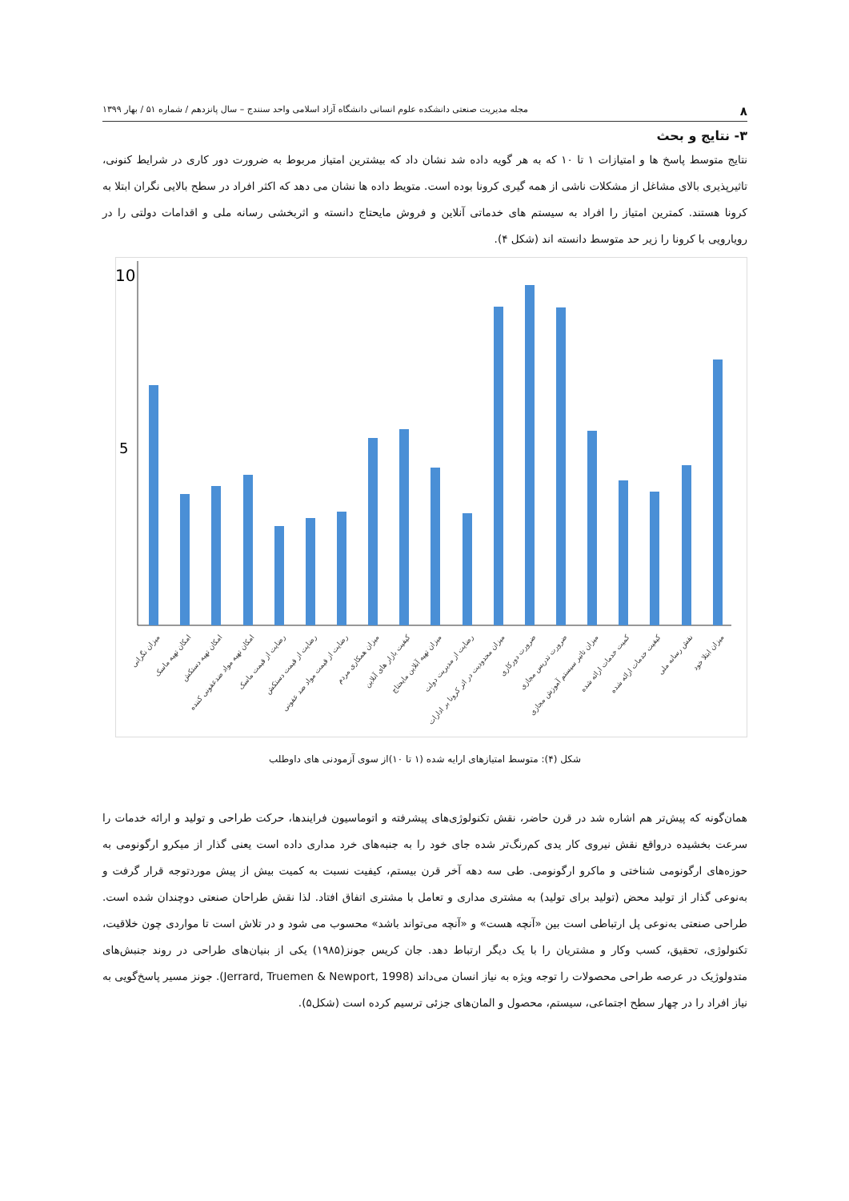۸ مجله مدیریت صنعتی دانشکده علوم انسانی دانشگاه آزاد اسلامی واحد سنندج – سال پانزدهم / شماره ۵۱ / بهار ۱۳۹۹
۳- نتایج و بحث
نتایج متوسط پاسخ ها و امتیازات ۱ تا ۱۰ که به هر گویه داده شد نشان داد که بیشترین امتیاز مربوط به ضرورت دور کاری در شرایط کنونی، تاثیرپذیری بالای مشاغل از مشکلات ناشی از همه گیری کرونا بوده است. متویط داده ها نشان می دهد که اکثر افراد در سطح بالایی نگران ابتلا به کرونا هستند. کمترین امتیاز را افراد به سیستم های خدماتی آنلاین و فروش مایحتاج دانسته و اثربخشی رسانه ملی و اقدامات دولتی را در رویارویی با کرونا را زیر حد متوسط دانسته اند (شکل ۴).
10
5
میزان نگرانی
امکان تهیه ماسک
امکان تهیه دستکش
امکان تهیه مواد ضدعفونی کننده
رضایت از قیمت ماسک
رضایت از قیمت دستکش
رضایت از قیمت مواد ضد عفونی
میزان همکاری مردم
کیفیت بازار های آنلاین
میزان تهیه آنلاین مایحتاج
رضایت از مدیریت دولت
میزان محدودیت در اثر کرونا بر ادارات
ضرورت دورکاری
ضرورت تدریس مجازی
میزان تاثیر سیستم آموزش مجازی
کمیت خدمات ارائه شده
کیفیت خدمات ارائه شده
نقش رسانه ملی
میزان ابتلا خود
شکل (۴): متوسط امتیازهای ارایه شده (۱ تا ۱۰)از سوی آزمودنی های داوطلب
همان‌گونه که پیش‌تر هم اشاره شد در قرن حاضر، نقش تکنولوژی‌های پیشرفته و اتوماسیون فرایندها، حرکت طراحی و تولید و ارائه خدمات را سرعت بخشیده درواقع نقش نیروی کار یدی کم‌رنگ‌تر شده جای خود را به جنبه‌های خرد مداری داده است یعنی گذار از میکرو ارگونومی به حوزه‌های ارگونومی شناختی و ماکرو ارگونومی. طی سه دهه آخر قرن بیستم، کیفیت نسبت به کمیت بیش از پیش موردتوجه قرار گرفت و به‌نوعی گذار از تولید محض (تولید برای تولید) به مشتری مداری و تعامل با مشتری اتفاق افتاد. لذا نقش طراحان صنعتی دوچندان شده است. طراحی صنعتی به‌نوعی پل ارتباطی است بین «آنچه هست» و «آنچه می‌تواند باشد» محسوب می شود و در تلاش است تا مواردی چون خلاقیت، تکنولوژی، تحقیق، کسب وکار و مشتریان را با یک دیگر ارتباط دهد. جان کریس جونز(۱۹۸۵) یکی از بنیان‌های طراحی در روند جنبش‌های متدولوژیک در عرصه طراحی محصولات را توجه ویژه به نیاز انسان می‌داند (Jerrard, Truemen & Newport, 1998). جونز مسیر پاسخ‌گویی به نیاز افراد را در چهار سطح اجتماعی، سیستم، محصول و المان‌های جزئی ترسیم کرده است (شکل۵).